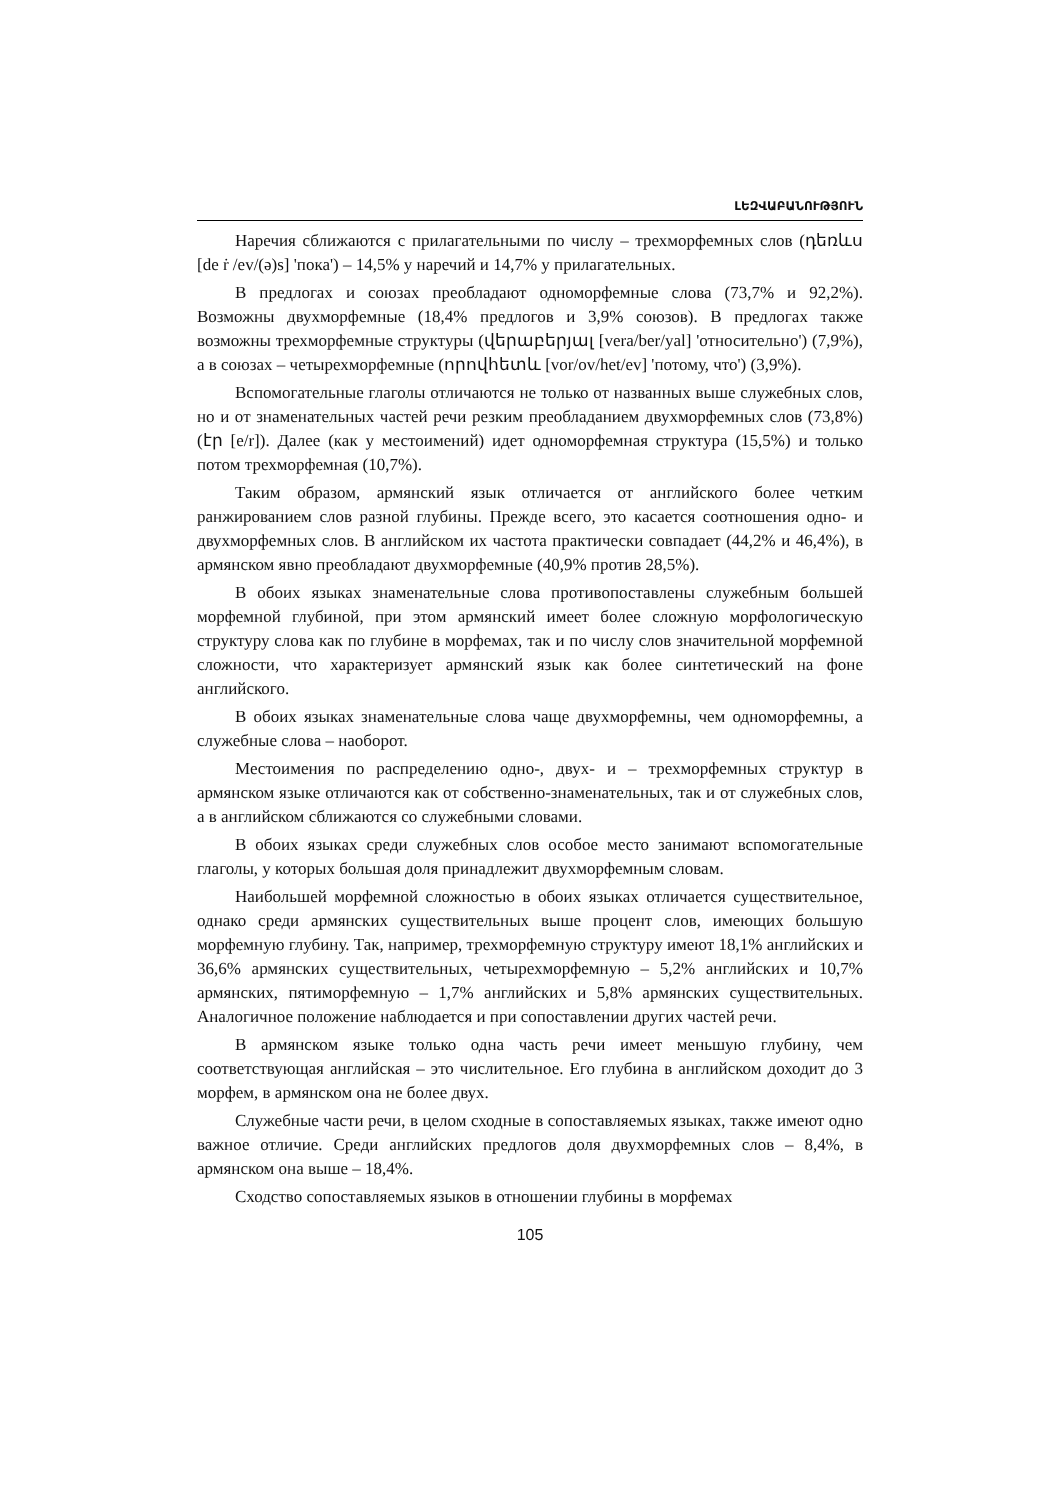ԼԵԶՎԱԲԱՆՈՒԹՅՈՒՆ
Наречия сближаются с прилагательными по числу – трехморфемных слов (դեռևս [de ṙ /ev/(ə)s] 'пока') – 14,5% у наречий и 14,7% у прилагательных.
В предлогах и союзах преобладают одноморфемные слова (73,7% и 92,2%). Возможны двухморфемные (18,4% предлогов и 3,9% союзов). В предлогах также возможны трехморфемные структуры (վերաբերյալ [vera/ber/yal] 'относительно') (7,9%), а в союзах – четырехморфемные (որովհետև [vor/ov/het/ev] 'потому, что') (3,9%).
Вспомогательные глаголы отличаются не только от названных выше служебных слов, но и от знаменательных частей речи резким преобладанием двухморфемных слов (73,8%) (էր [e/r]). Далее (как у местоимений) идет одноморфемная структура (15,5%) и только потом трехморфемная (10,7%).
Таким образом, армянский язык отличается от английского более четким ранжированием слов разной глубины. Прежде всего, это касается соотношения одно- и двухморфемных слов. В английском их частота практически совпадает (44,2% и 46,4%), в армянском явно преобладают двухморфемные (40,9% против 28,5%).
В обоих языках знаменательные слова противопоставлены служебным большей морфемной глубиной, при этом армянский имеет более сложную морфологическую структуру слова как по глубине в морфемах, так и по числу слов значительной морфемной сложности, что характеризует армянский язык как более синтетический на фоне английского.
В обоих языках знаменательные слова чаще двухморфемны, чем одноморфемны, а служебные слова – наоборот.
Местоимения по распределению одно-, двух- и – трехморфемных структур в армянском языке отличаются как от собственно-знаменательных, так и от служебных слов, а в английском сближаются со служебными словами.
В обоих языках среди служебных слов особое место занимают вспомогательные глаголы, у которых большая доля принадлежит двухморфемным словам.
Наибольшей морфемной сложностью в обоих языках отличается существительное, однако среди армянских существительных выше процент слов, имеющих большую морфемную глубину. Так, например, трехморфемную структуру имеют 18,1% английских и 36,6% армянских существительных, четырехморфемную – 5,2% английских и 10,7% армянских, пятиморфемную – 1,7% английских и 5,8% армянских существительных. Аналогичное положение наблюдается и при сопоставлении других частей речи.
В армянском языке только одна часть речи имеет меньшую глубину, чем соответствующая английская – это числительное. Его глубина в английском доходит до 3 морфем, в армянском она не более двух.
Служебные части речи, в целом сходные в сопоставляемых языках, также имеют одно важное отличие. Среди английских предлогов доля двухморфемных слов – 8,4%, в армянском она выше – 18,4%.
Сходство сопоставляемых языков в отношении глубины в морфемах
105